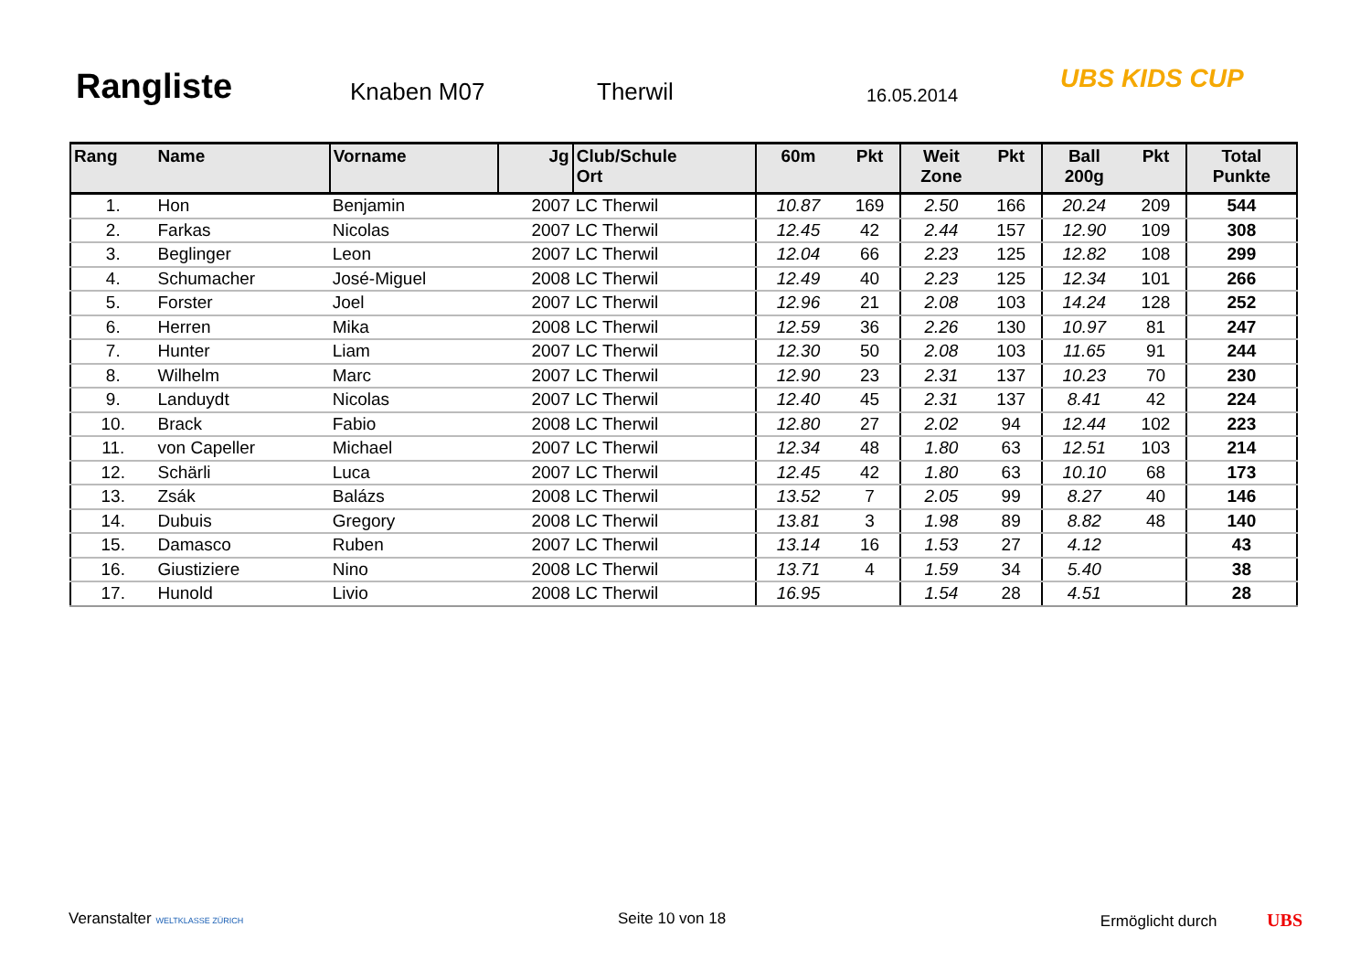Rangliste
Knaben M07
Therwil
16.05.2014
UBS KIDS CUP
| Rang | Name | Vorname | Jg | Club/Schule Ort | 60m | Pkt | Weit Zone | Pkt | Ball 200g | Pkt | Total Punkte |
| --- | --- | --- | --- | --- | --- | --- | --- | --- | --- | --- | --- |
| 1. | Hon | Benjamin | 2007 | LC Therwil | 10.87 | 169 | 2.50 | 166 | 20.24 | 209 | 544 |
| 2. | Farkas | Nicolas | 2007 | LC Therwil | 12.45 | 42 | 2.44 | 157 | 12.90 | 109 | 308 |
| 3. | Beglinger | Leon | 2007 | LC Therwil | 12.04 | 66 | 2.23 | 125 | 12.82 | 108 | 299 |
| 4. | Schumacher | José-Miguel | 2008 | LC Therwil | 12.49 | 40 | 2.23 | 125 | 12.34 | 101 | 266 |
| 5. | Forster | Joel | 2007 | LC Therwil | 12.96 | 21 | 2.08 | 103 | 14.24 | 128 | 252 |
| 6. | Herren | Mika | 2008 | LC Therwil | 12.59 | 36 | 2.26 | 130 | 10.97 | 81 | 247 |
| 7. | Hunter | Liam | 2007 | LC Therwil | 12.30 | 50 | 2.08 | 103 | 11.65 | 91 | 244 |
| 8. | Wilhelm | Marc | 2007 | LC Therwil | 12.90 | 23 | 2.31 | 137 | 10.23 | 70 | 230 |
| 9. | Landuydt | Nicolas | 2007 | LC Therwil | 12.40 | 45 | 2.31 | 137 | 8.41 | 42 | 224 |
| 10. | Brack | Fabio | 2008 | LC Therwil | 12.80 | 27 | 2.02 | 94 | 12.44 | 102 | 223 |
| 11. | von Capeller | Michael | 2007 | LC Therwil | 12.34 | 48 | 1.80 | 63 | 12.51 | 103 | 214 |
| 12. | Schärli | Luca | 2007 | LC Therwil | 12.45 | 42 | 1.80 | 63 | 10.10 | 68 | 173 |
| 13. | Zsák | Balázs | 2008 | LC Therwil | 13.52 | 7 | 2.05 | 99 | 8.27 | 40 | 146 |
| 14. | Dubuis | Gregory | 2008 | LC Therwil | 13.81 | 3 | 1.98 | 89 | 8.82 | 48 | 140 |
| 15. | Damasco | Ruben | 2007 | LC Therwil | 13.14 | 16 | 1.53 | 27 | 4.12 | | 43 |
| 16. | Giustiziere | Nino | 2008 | LC Therwil | 13.71 | 4 | 1.59 | 34 | 5.40 | | 38 |
| 17. | Hunold | Livio | 2008 | LC Therwil | 16.95 | | 1.54 | 28 | 4.51 | | 28 |
Veranstalter WELTKLASSE ZÜRICH Seite 10 von 18 Ermöglicht durch UBS